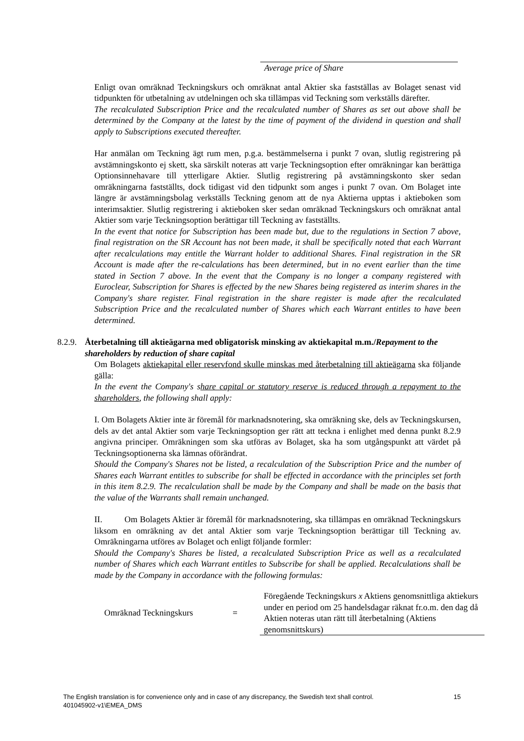Average price of Share
Enligt ovan omräknad Teckningskurs och omräknat antal Aktier ska fastställas av Bolaget senast vid tidpunkten för utbetalning av utdelningen och ska tillämpas vid Teckning som verkställs därefter.
The recalculated Subscription Price and the recalculated number of Shares as set out above shall be determined by the Company at the latest by the time of payment of the dividend in question and shall apply to Subscriptions executed thereafter.
Har anmälan om Teckning ägt rum men, p.g.a. bestämmelserna i punkt 7 ovan, slutlig registrering på avstämningskonto ej skett, ska särskilt noteras att varje Teckningsoption efter omräkningar kan berättiga Optionsinnehavare till ytterligare Aktier. Slutlig registrering på avstämningskonto sker sedan omräkningarna fastställts, dock tidigast vid den tidpunkt som anges i punkt 7 ovan. Om Bolaget inte längre är avstämningsbolag verkställs Teckning genom att de nya Aktierna upptas i aktieboken som interimsaktier. Slutlig registrering i aktieboken sker sedan omräknad Teckningskurs och omräknat antal Aktier som varje Teckningsoption berättigar till Teckning av fastställts.
In the event that notice for Subscription has been made but, due to the regulations in Section 7 above, final registration on the SR Account has not been made, it shall be specifically noted that each Warrant after recalculations may entitle the Warrant holder to additional Shares. Final registration in the SR Account is made after the re-calculations has been determined, but in no event earlier than the time stated in Section 7 above. In the event that the Company is no longer a company registered with Euroclear, Subscription for Shares is effected by the new Shares being registered as interim shares in the Company's share register. Final registration in the share register is made after the recalculated Subscription Price and the recalculated number of Shares which each Warrant entitles to have been determined.
8.2.9. Återbetalning till aktieägarna med obligatorisk minsking av aktiekapital m.m./Repayment to the shareholders by reduction of share capital
Om Bolagets aktiekapital eller reservfond skulle minskas med återbetalning till aktieägarna ska följande gälla:
In the event the Company's share capital or statutory reserve is reduced through a repayment to the shareholders, the following shall apply:
I. Om Bolagets Aktier inte är föremål för marknadsnotering, ska omräkning ske, dels av Teckningskursen, dels av det antal Aktier som varje Teckningsoption ger rätt att teckna i enlighet med denna punkt 8.2.9 angivna principer. Omräkningen som ska utföras av Bolaget, ska ha som utgångspunkt att värdet på Teckningsoptionerna ska lämnas oförändrat.
Should the Company's Shares not be listed, a recalculation of the Subscription Price and the number of Shares each Warrant entitles to subscribe for shall be effected in accordance with the principles set forth in this item 8.2.9. The recalculation shall be made by the Company and shall be made on the basis that the value of the Warrants shall remain unchanged.
II. Om Bolagets Aktier är föremål för marknadsnotering, ska tillämpas en omräknad Teckningskurs liksom en omräkning av det antal Aktier som varje Teckningsoption berättigar till Teckning av. Omräkningarna utföres av Bolaget och enligt följande formler:
Should the Company's Shares be listed, a recalculated Subscription Price as well as a recalculated number of Shares which each Warrant entitles to Subscribe for shall be applied. Recalculations shall be made by the Company in accordance with the following formulas:
Omräknad Teckningskurs =
Föregående Teckningskurs x Aktiens genomsnittliga aktiekurs under en period om 25 handelsdagar räknat fr.o.m. den dag då Aktien noteras utan rätt till återbetalning (Aktiens genomsnittskurs)
15 The English translation is for convenience only and in case of any discrepancy, the Swedish text shall control.
401045902-v1\EMEA_DMS